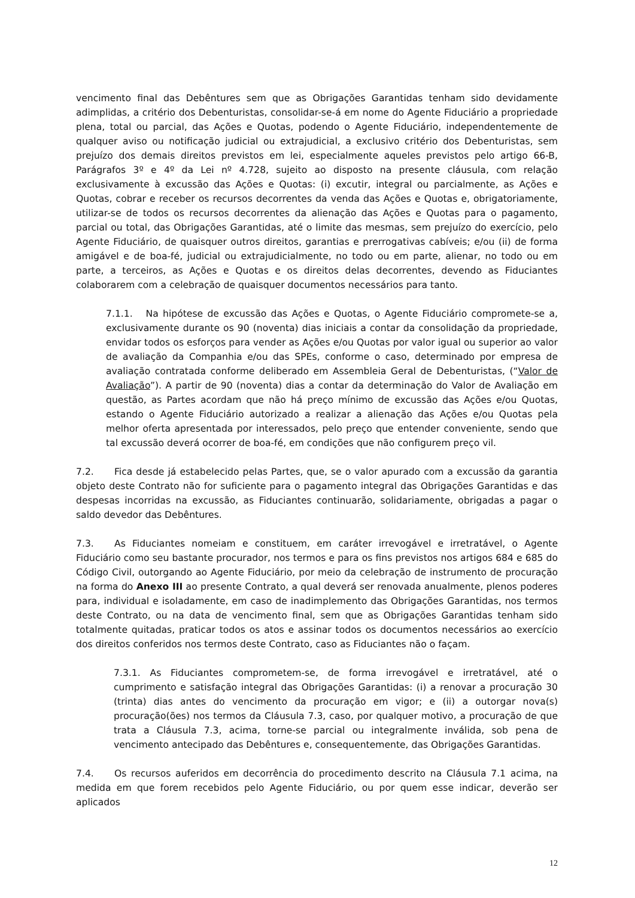vencimento final das Debêntures sem que as Obrigações Garantidas tenham sido devidamente adimplidas, a critério dos Debenturistas, consolidar-se-á em nome do Agente Fiduciário a propriedade plena, total ou parcial, das Ações e Quotas, podendo o Agente Fiduciário, independentemente de qualquer aviso ou notificação judicial ou extrajudicial, a exclusivo critério dos Debenturistas, sem prejuízo dos demais direitos previstos em lei, especialmente aqueles previstos pelo artigo 66-B, Parágrafos 3º e 4º da Lei nº 4.728, sujeito ao disposto na presente cláusula, com relação exclusivamente à excussão das Ações e Quotas: (i) excutir, integral ou parcialmente, as Ações e Quotas, cobrar e receber os recursos decorrentes da venda das Ações e Quotas e, obrigatoriamente, utilizar-se de todos os recursos decorrentes da alienação das Ações e Quotas para o pagamento, parcial ou total, das Obrigações Garantidas, até o limite das mesmas, sem prejuízo do exercício, pelo Agente Fiduciário, de quaisquer outros direitos, garantias e prerrogativas cabíveis; e/ou (ii) de forma amigável e de boa-fé, judicial ou extrajudicialmente, no todo ou em parte, alienar, no todo ou em parte, a terceiros, as Ações e Quotas e os direitos delas decorrentes, devendo as Fiduciantes colaborarem com a celebração de quaisquer documentos necessários para tanto.
7.1.1. Na hipótese de excussão das Ações e Quotas, o Agente Fiduciário compromete-se a, exclusivamente durante os 90 (noventa) dias iniciais a contar da consolidação da propriedade, envidar todos os esforços para vender as Ações e/ou Quotas por valor igual ou superior ao valor de avaliação da Companhia e/ou das SPEs, conforme o caso, determinado por empresa de avaliação contratada conforme deliberado em Assembleia Geral de Debenturistas, (“Valor de Avaliação”). A partir de 90 (noventa) dias a contar da determinação do Valor de Avaliação em questão, as Partes acordam que não há preço mínimo de excussão das Ações e/ou Quotas, estando o Agente Fiduciário autorizado a realizar a alienação das Ações e/ou Quotas pela melhor oferta apresentada por interessados, pelo preço que entender conveniente, sendo que tal excussão deverá ocorrer de boa-fé, em condições que não configurem preço vil.
7.2. Fica desde já estabelecido pelas Partes, que, se o valor apurado com a excussão da garantia objeto deste Contrato não for suficiente para o pagamento integral das Obrigações Garantidas e das despesas incorridas na excussão, as Fiduciantes continuarão, solidariamente, obrigadas a pagar o saldo devedor das Debêntures.
7.3. As Fiduciantes nomeiam e constituem, em caráter irrevogável e irretratável, o Agente Fiduciário como seu bastante procurador, nos termos e para os fins previstos nos artigos 684 e 685 do Código Civil, outorgando ao Agente Fiduciário, por meio da celebração de instrumento de procuração na forma do Anexo III ao presente Contrato, a qual deverá ser renovada anualmente, plenos poderes para, individual e isoladamente, em caso de inadimplemento das Obrigações Garantidas, nos termos deste Contrato, ou na data de vencimento final, sem que as Obrigações Garantidas tenham sido totalmente quitadas, praticar todos os atos e assinar todos os documentos necessários ao exercício dos direitos conferidos nos termos deste Contrato, caso as Fiduciantes não o façam.
7.3.1. As Fiduciantes comprometem-se, de forma irrevogável e irretratável, até o cumprimento e satisfação integral das Obrigações Garantidas: (i) a renovar a procuração 30 (trinta) dias antes do vencimento da procuração em vigor; e (ii) a outorgar nova(s) procuração(ões) nos termos da Cláusula 7.3, caso, por qualquer motivo, a procuração de que trata a Cláusula 7.3, acima, torne-se parcial ou integralmente inválida, sob pena de vencimento antecipado das Debêntures e, consequentemente, das Obrigações Garantidas.
7.4. Os recursos auferidos em decorrência do procedimento descrito na Cláusula 7.1 acima, na medida em que forem recebidos pelo Agente Fiduciário, ou por quem esse indicar, deverão ser aplicados
12